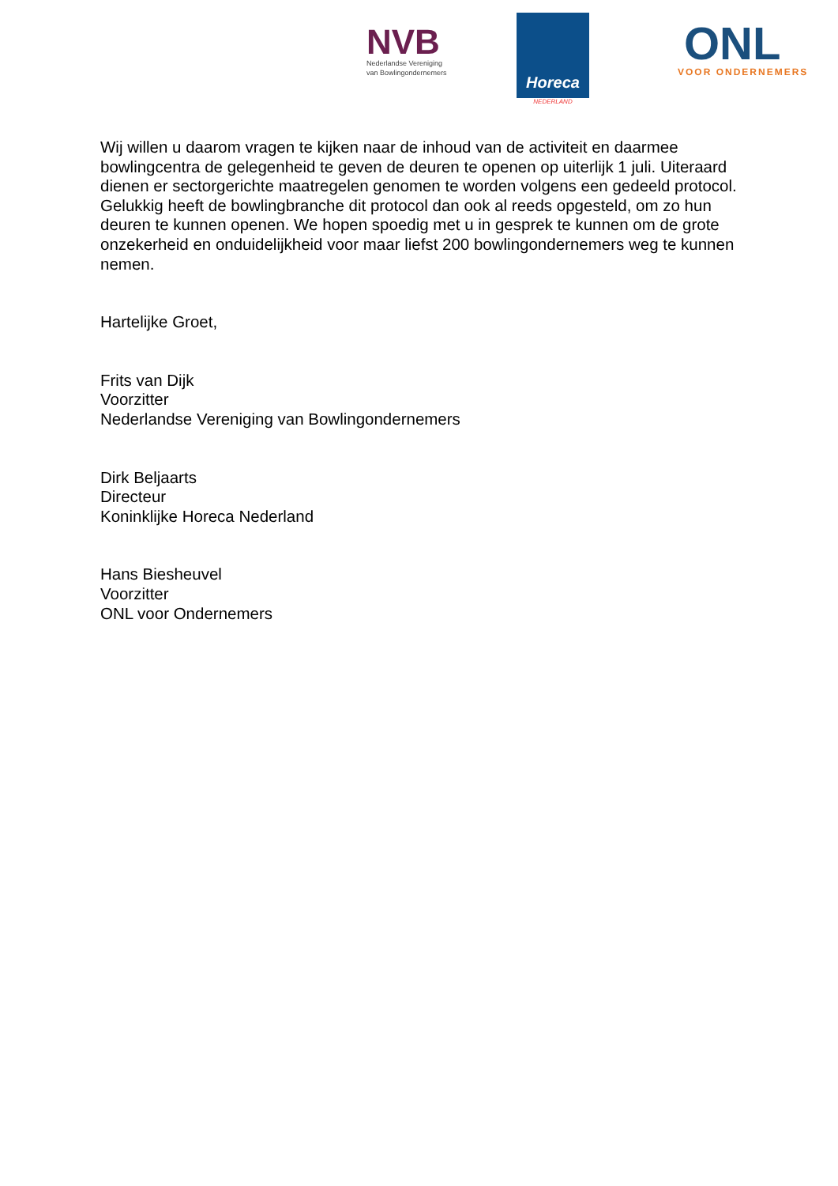NVB
Nederlandse Vereniging
van Bowlingondernemers
Horeca
NEDERLAND
ONL
VOOR ONDERNEMERS
Wij willen u daarom vragen te kijken naar de inhoud van de activiteit en daarmee bowlingcentra de gelegenheid te geven de deuren te openen op uiterlijk 1 juli. Uiteraard dienen er sectorgerichte maatregelen genomen te worden volgens een gedeeld protocol. Gelukkig heeft de bowlingbranche dit protocol dan ook al reeds opgesteld, om zo hun deuren te kunnen openen. We hopen spoedig met u in gesprek te kunnen om de grote onzekerheid en onduidelijkheid voor maar liefst 200 bowlingondernemers weg te kunnen nemen.
Hartelijke Groet,
Frits van Dijk
Voorzitter
Nederlandse Vereniging van Bowlingondernemers
Dirk Beljaarts
Directeur
Koninklijke Horeca Nederland
Hans Biesheuvel
Voorzitter
ONL voor Ondernemers